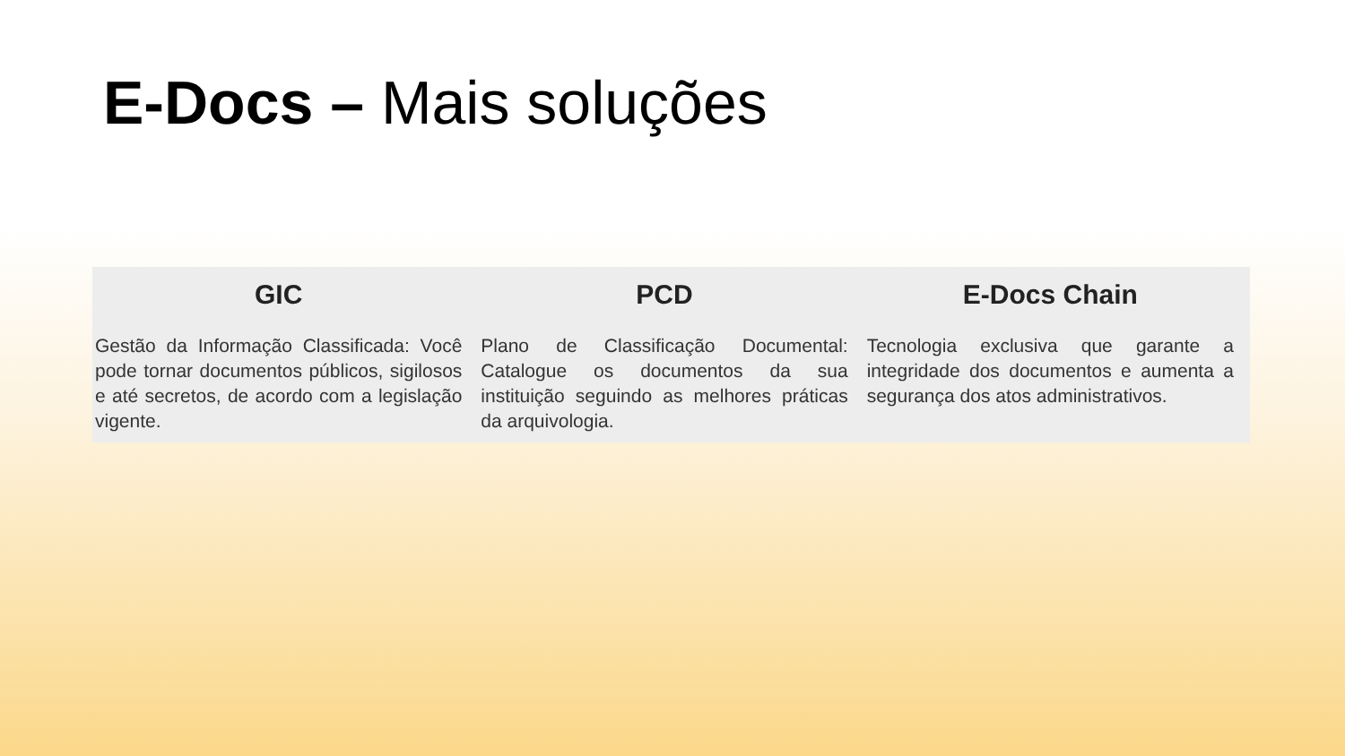E-Docs – Mais soluções
GIC
Gestão da Informação Classificada: Você pode tornar documentos públicos, sigilosos e até secretos, de acordo com a legislação vigente.
PCD
Plano de Classificação Documental: Catalogue os documentos da sua instituição seguindo as melhores práticas da arquivologia.
E-Docs Chain
Tecnologia exclusiva que garante a integridade dos documentos e aumenta a segurança dos atos administrativos.